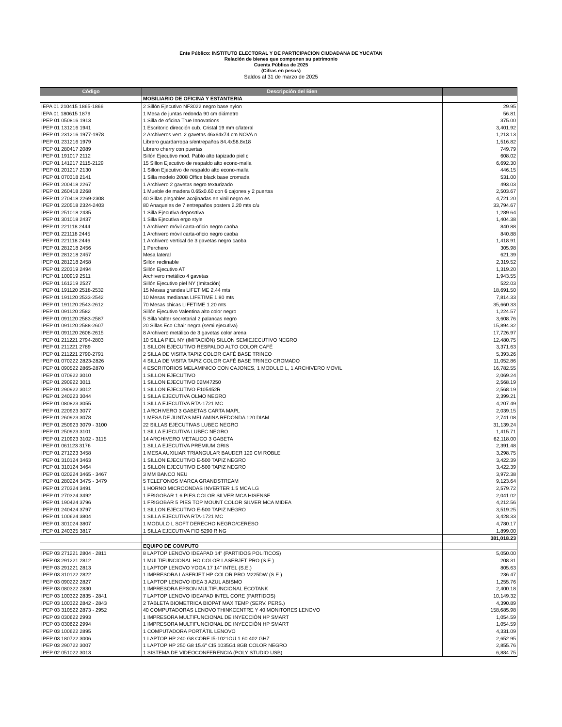Ente Público: INSTITUTO ELECTORAL Y DE PARTICIPACION CIUDADANA DE YUCATAN
Relación de bienes que componen su patrimonio
Cuenta Pública de 2025
(Cifras en pesos)
Saldos al 31 de marzo de 2025
| Código | Descripción del Bien | |
| --- | --- | --- |
| | MOBILIARIO DE OFICINA Y ESTANTERIA | |
| IEPA 01 210415 1865-1866 | 2 Sillón Ejecutivo NF3022 negro base nylon | 29.95 |
| IEPA 01 180615 1879 | 1 Mesa de juntas redonda 90 cm diámetro | 56.81 |
| IPEP 01 050816 1913 | 1 Silla de oficina True Innovations | 375.00 |
| IPEP 01 131216 1941 | 1 Escritorio dirección cub. Cristal 19 mm c/lateral | 3,401.92 |
| IPEP 01 231216 1977-1978 | 2 Archiveros vert. 2 gavetas 46x64x74 cm NOVA n | 1,213.13 |
| IPEP 01 231216 1979 | Librero guardarropa s/entrepaños 84.4x58.8x18 | 1,516.82 |
| IPEP 01 280417 2089 | Librero cherry con puertas | 749.79 |
| IPEP 01 191017 2112 | Sillón Ejecutivo mod. Pablo alto tapizado piel c | 608.02 |
| IPEP 01 141217 2115-2129 | 15 Sillon Ejecutivo de respaldo alto econo-malla | 6,692.30 |
| IPEP 01 201217 2130 | 1 Sillon Ejecutivo de respaldo alto econo-malla | 446.15 |
| IPEP 01 070318 2141 | 1 Silla modelo 2008 Office black base cromada | 531.00 |
| IPEP 01 200418 2267 | 1 Archivero 2 gavetas negro texturizado | 493.03 |
| IPEP 01 260418 2268 | 1 Mueble de madera 0.65x0.60 con 6 cajones y 2 puertas | 2,503.67 |
| IPEP 01 270418 2269-2308 | 40 Sillas plegables acojinadas en vinil negro es | 4,721.20 |
| IPEP 01 220518 2324-2403 | 80 Anaqueles de 7 entrepaños posters 2.20 mts c/u | 33,794.67 |
| IPEP 01 251018 2435 | 1 Silla Ejecutiva deposrtiva | 1,289.64 |
| IPEP 01 301018 2437 | 1 Silla Ejecutiva ergo style | 1,404.38 |
| IPEP 01 221118 2444 | 1 Archivero móvil carta-oficio negro caoba | 840.88 |
| IPEP 01 221118 2445 | 1 Archivero móvil carta-oficio negro caoba | 840.88 |
| IPEP 01 221118 2446 | 1 Archivero vertical de 3 gavetas negro caoba | 1,418.91 |
| IPEP 01 281218 2456 | 1 Perchero | 305.98 |
| IPEP 01 281218 2457 | Mesa lateral | 621.39 |
| IPEP 01 281218 2458 | Sillón reclinable | 2,319.52 |
| IPEP 01 220319 2494 | Sillón Ejecutivo AT | 1,319.20 |
| IPEP 01 100919 2511 | Archivero metálico 4 gavetas | 1,943.55 |
| IPEP 01 161219 2527 | Sillón Ejecutivo piel NY (Imitación) | 522.03 |
| IPEP 01 191120 2518-2532 | 15 Mesas grandes LIFETIME 2.44 mts | 18,691.50 |
| IPEP 01 191120 2533-2542 | 10 Mesas medianas LIFETIME 1.80 mts | 7,814.33 |
| IPEP 01 191120 2543-2612 | 70 Mesas chicas LIFETIME 1.20 mts | 35,660.33 |
| IPEP 01 091120 2582 | Sillón Ejecutivo Valentina alto color negro | 1,224.57 |
| IPEP 01 091120 2583-2587 | 5 Silla Valter secretarial 2 palancas negro | 3,608.76 |
| IPEP 01 091120 2588-2607 | 20 Sillas Eco Chair negra (semi ejecutiva) | 15,894.32 |
| IPEP 01 091120 2608-2615 | 8 Archivero metálico de 3 gavetas color arena | 17,726.97 |
| IPEP 01 211221 2794-2803 | 10 SILLA PIEL NY (IMITACIÓN) SILLON SEMIEJECUTIVO NEGRO | 12,480.75 |
| IPEP 01 211221 2789 | 1 SILLON EJECUTIVO RESPALDO ALTO COLOR CAFÉ | 3,371.63 |
| IPEP 01 211221 2790-2791 | 2 SILLA DE VISITA TAPIZ COLOR CAFÉ BASE TRINEO | 5,393.26 |
| IPEP 01 070222 2823-2826 | 4 SILLA DE VISITA TAPIZ COLOR CAFÉ BASE TRINEO CROMADO | 11,052.86 |
| IPEP 01 090522 2865-2870 | 4 ESCRITORIOS MELAMINICO CON CAJONES, 1 MODULO L, 1 ARCHIVERO MOVIL | 16,782.55 |
| IPEP 01 070922 3010 | 1 SILLON EJECUTIVO | 2,069.24 |
| IPEP 01 290922 3011 | 1 SILLON EJECUTIVO 02M47250 | 2,568.19 |
| IPEP 01 290922 3012 | 1 SILLON EJECUTIVO F105452R | 2,568.19 |
| IPEP 01 240223 3044 | 1 SILLA EJECUTIVA OLMO NEGRO | 2,399.21 |
| IPEP 01 080823 3055 | 1 SILLA EJECUTIVA RTA-1721 MC | 4,207.49 |
| IPEP 01 220923 3077 | 1 ARCHIVERO 3 GABETAS CARTA MAPL | 2,039.15 |
| IPEP 01 260923 3078 | 1 MESA DE JUNTAS MELAMINA REDONDA 120 DIAM | 2,741.08 |
| IPEP 01 250923 3079 - 3100 | 22 SILLAS EJECUTIVAS LUBEC NEGRO | 31,139.24 |
| IPEP 01 250923 3101 | 1 SILLA EJECUTIVA LUBEC NEGRO | 1,415.71 |
| IPEP 01 210923 3102 - 3115 | 14 ARCHIVERO METALICO 3 GABETA | 62,118.00 |
| IPEP 01 061123 3176 | 1 SILLA EJECUTIVA PREMIUM GRIS | 2,391.48 |
| IPEP 01 271223 3458 | 1 MESA AUXILIAR TRIANGULAR BAUDER 120 CM ROBLE | 3,298.75 |
| IPEP 01 310124 3463 | 1 SILLON EJECUTIVO E-500 TAPIZ NEGRO | 3,422.39 |
| IPEP 01 310124 3464 | 1 SILLON EJECUTIVO E-500 TAPIZ NEGRO | 3,422.39 |
| IPEP 01 020224 3465 - 3467 | 3 MM BANCO NEU | 3,972.38 |
| IPEP 01 280224 3475 - 3479 | 5 TELEFONOS MARCA GRANDSTREAM | 9,123.64 |
| IPEP 01 270324 3491 | 1 HORNO MICROONDAS INVERTER 1.5 MCA LG | 2,579.72 |
| IPEP 01 270324 3492 | 1 FRIGOBAR 1.6 PIES COLOR SILVER MCA HISENSE | 2,041.02 |
| IPEP 01 190424 3796 | 1 FRIGOBAR 5 PIES TOP MOUNT COLOR SILVER MCA MIDEA | 4,212.56 |
| IPEP 01 240424 3797 | 1 SILLON EJECUTIVO E-500 TAPIZ NEGRO | 3,519.25 |
| IPEP 01 100624 3804 | 1 SILLA EJECUTIVA RTA-1721 MC | 3,428.33 |
| IPEP 01 301024 3807 | 1 MODULO L SOFT DERECHO NEGRO/CERESO | 4,780.17 |
| IPEP 01 240325 3817 | 1 SILLA EJECUTIVA FIO 5290 R NG | 1,899.00 |
| | | 381,018.23 |
| | EQUIPO DE COMPUTO | |
| IPEP 03 271221 2804 - 2811 | 8 LAPTOP LENOVO IDEAPAD 14" (PARTIDOS POLITICOS) | 5,050.00 |
| IPEP 03 291221 2812 | 1 MULTIFUNCIONAL HO COLOR LASERJET PRO (S.E.) | 208.31 |
| IPEP 03 291221 2813 | 1 LAPTOP LENOVO YOGA 17 14" INTEL (S.E.) | 805.63 |
| IPEP 03 310122 2822 | 1 IMPRESORA LASERJET HP COLOR PRO M225DW (S.E.) | 236.47 |
| IPEP 03 090222 2827 | 1 LAPTOP LENOVO IDEA 3 AZUL ABISMO | 1,255.76 |
| IPEP 03 080322 2830 | 1 IMPRESORA EPSON MULTIFUNCIONAL ECOTANK | 2,400.18 |
| IPEP 03 100322 2835 - 2841 | 7 LAPTOP LENOVO IDEAPAD INTEL CORE (PARTIDOS) | 10,149.32 |
| IPEP 03 100322 2842 - 2843 | 2 TABLETA BIOMETRICA BIOPAT MAX TEMP (SERV. PERS.) | 4,390.89 |
| IPEP 03 310522 2873 - 2952 | 40 COMPUTADORAS LENOVO THINKCENTRE Y 40 MONITORES LENOVO | 158,685.98 |
| IPEP 03 030622 2993 | 1 IMPRESORA MULTIFUNCIONAL DE INYECCIÓN HP SMART | 1,054.59 |
| IPEP 03 030622 2994 | 1 IMPRESORA MULTIFUNCIONAL DE INYECCIÓN HP SMART | 1,054.59 |
| IPEP 03 100622 2895 | 1 COMPUTADORA PORTÁTIL LENOVO | 4,331.09 |
| IPEP 03 180722 3006 | 1 LAPTOP HP 240 G8 CORE I5-1021OU 1.60 402 GHZ | 2,652.95 |
| IPEP 03 290722 3007 | 1 LAPTOP HP 250 G8 15.6" CI5 1035G1 8GB COLOR NEGRO | 2,855.76 |
| IPEP 02 051022 3013 | 1 SISTEMA DE VIDEOCONFERENCIA (POLY STUDIO USB) | 6,884.75 |